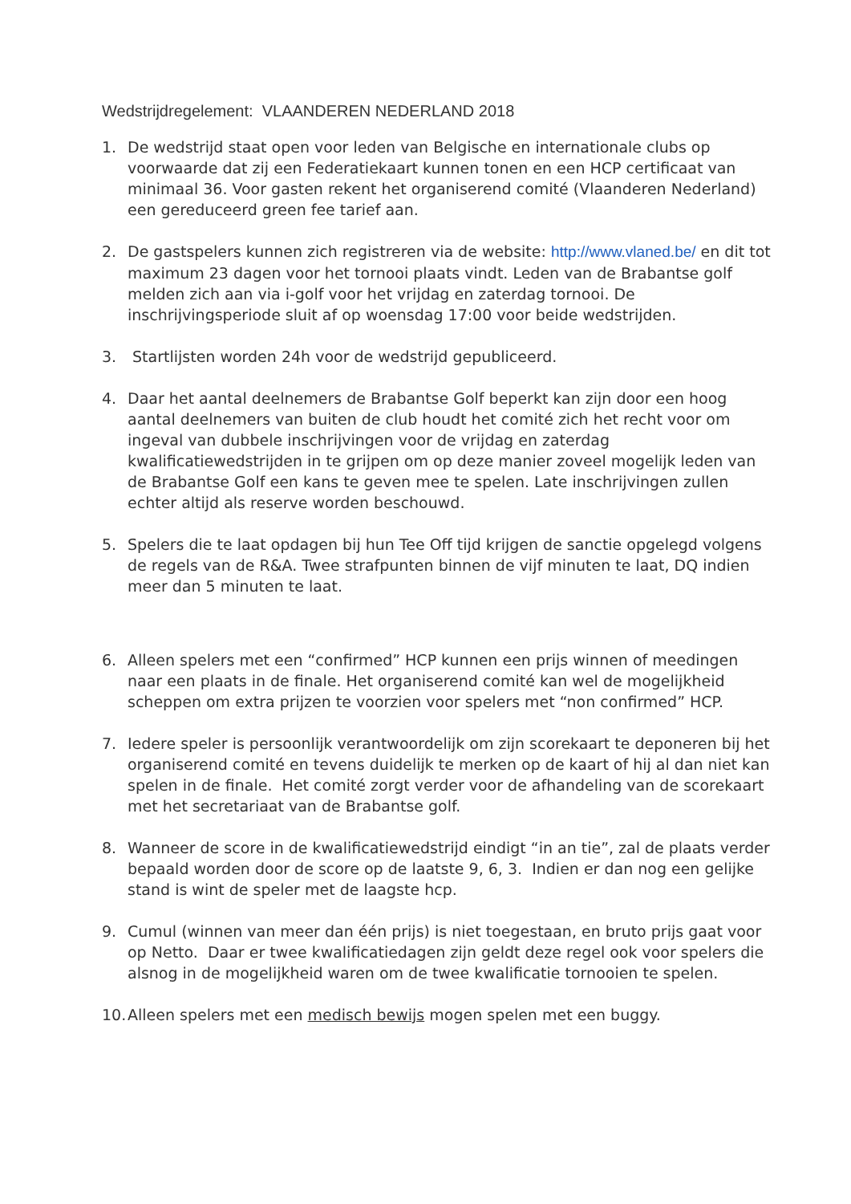Wedstrijdregelement: VLAANDEREN NEDERLAND 2018
1. De wedstrijd staat open voor leden van Belgische en internationale clubs op voorwaarde dat zij een Federatiekaart kunnen tonen en een HCP certificaat van minimaal 36. Voor gasten rekent het organiserend comité (Vlaanderen Nederland) een gereduceerd green fee tarief aan.
2. De gastspelers kunnen zich registreren via de website: http://www.vlaned.be/ en dit tot maximum 23 dagen voor het tornooi plaats vindt. Leden van de Brabantse golf melden zich aan via i-golf voor het vrijdag en zaterdag tornooi. De inschrijvingsperiode sluit af op woensdag 17:00 voor beide wedstrijden.
3. Startlijsten worden 24h voor de wedstrijd gepubliceerd.
4. Daar het aantal deelnemers de Brabantse Golf beperkt kan zijn door een hoog aantal deelnemers van buiten de club houdt het comité zich het recht voor om ingeval van dubbele inschrijvingen voor de vrijdag en zaterdag kwalificatiewedstrijden in te grijpen om op deze manier zoveel mogelijk leden van de Brabantse Golf een kans te geven mee te spelen. Late inschrijvingen zullen echter altijd als reserve worden beschouwd.
5. Spelers die te laat opdagen bij hun Tee Off tijd krijgen de sanctie opgelegd volgens de regels van de R&A. Twee strafpunten binnen de vijf minuten te laat, DQ indien meer dan 5 minuten te laat.
6. Alleen spelers met een “confirmed” HCP kunnen een prijs winnen of meedingen naar een plaats in de finale. Het organiserend comité kan wel de mogelijkheid scheppen om extra prijzen te voorzien voor spelers met “non confirmed” HCP.
7. Iedere speler is persoonlijk verantwoordelijk om zijn scorekaart te deponeren bij het organiserend comité en tevens duidelijk te merken op de kaart of hij al dan niet kan spelen in de finale. Het comité zorgt verder voor de afhandeling van de scorekaart met het secretariaat van de Brabantse golf.
8. Wanneer de score in de kwalificatiewedstrijd eindigt “in an tie”, zal de plaats verder bepaald worden door de score op de laatste 9, 6, 3. Indien er dan nog een gelijke stand is wint de speler met de laagste hcp.
9. Cumul (winnen van meer dan één prijs) is niet toegestaan, en bruto prijs gaat voor op Netto. Daar er twee kwalificatiedagen zijn geldt deze regel ook voor spelers die alsnog in de mogelijkheid waren om de twee kwalificatie tornooien te spelen.
10. Alleen spelers met een medisch bewijs mogen spelen met een buggy.